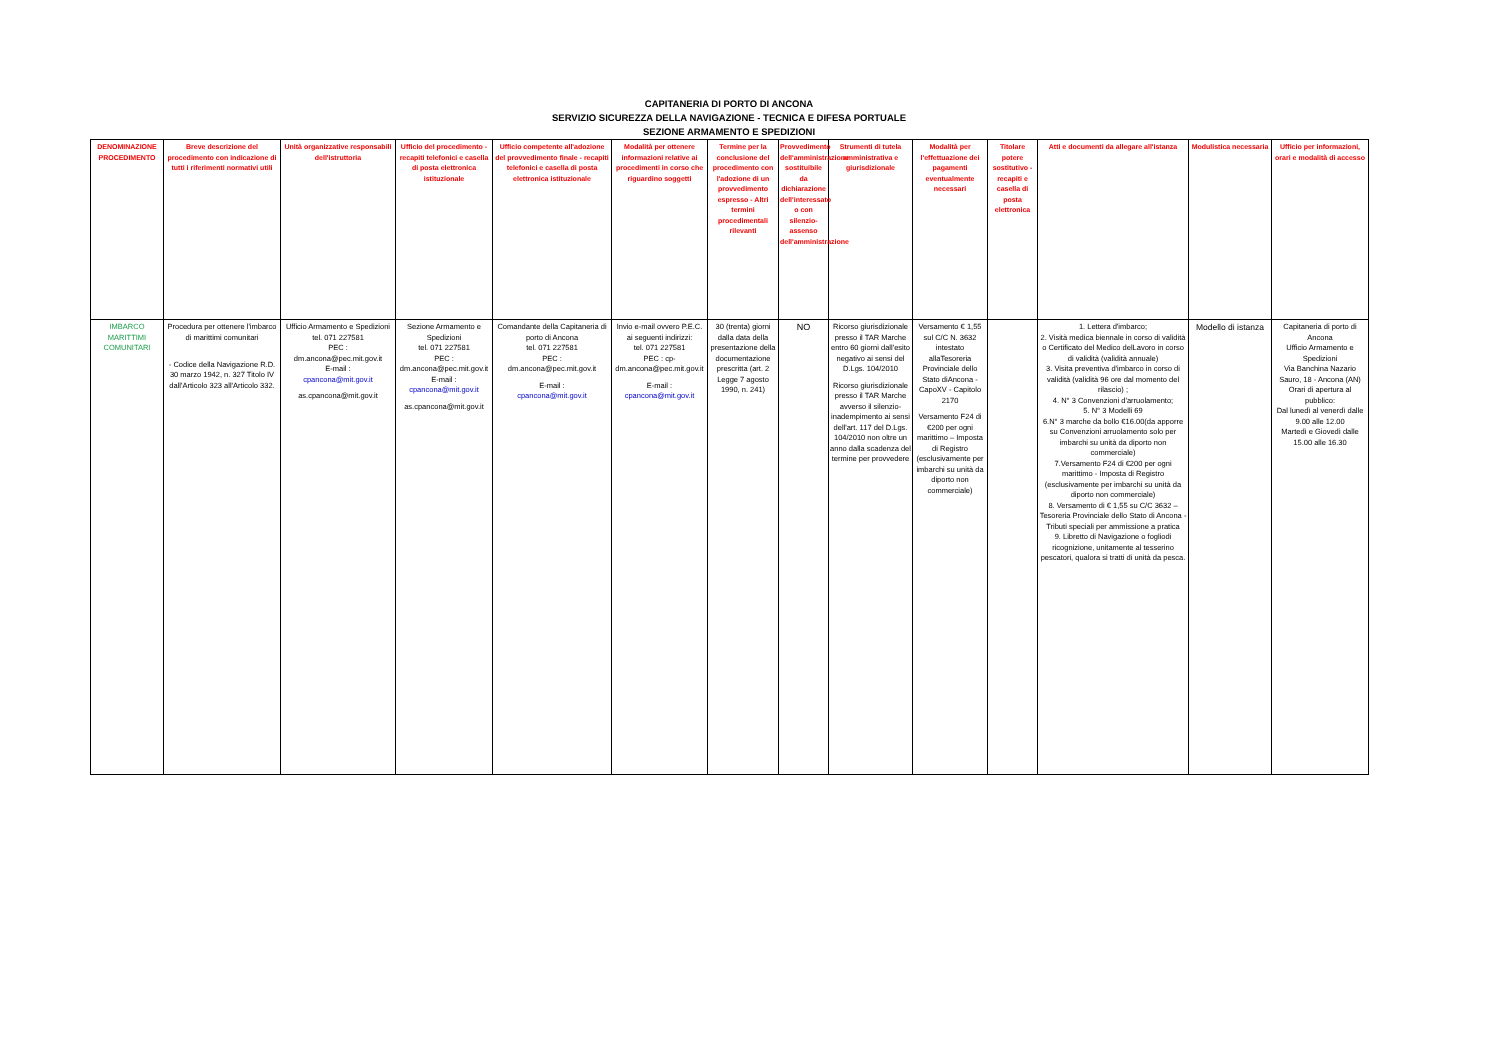CAPITANERIA DI PORTO DI ANCONA
SERVIZIO SICUREZZA DELLA NAVIGAZIONE - TECNICA E DIFESA PORTUALE
SEZIONE ARMAMENTO E SPEDIZIONI
| DENOMINAZIONE PROCEDIMENTO | Breve descrizione del procedimento con indicazione di tutti i riferimenti normativi utili | Unità organizzative responsabili dell'istruttoria | Ufficio del procedimento - recapiti telefonici e casella di posta elettronica istituzionale | Ufficio competente all'adozione del provvedimento finale - recapiti telefonici e casella di posta elettronica istituzionale | Modalità per ottenere informazioni relative ai procedimenti in corso che riguardino soggetti | Termine per la conclusione del procedimento con l'adozione di un provvedimento espresso - Altri termini procedimentali rilevanti | Provvedimento dell'amministrazione sostituibile da dichiarazione dell'interessato o con silenzio-assenso dell'amministrazione | Strumenti di tutela amministrativa e giurisdizionale | Modalità per l'effettuazione dei pagamenti eventualmente necessari | Titolare potere sostitutivo - recapiti e casella di posta elettronica | Atti e documenti da allegare all'istanza | Modulistica necessaria | Ufficio per informazioni, orari e modalità di accesso |
| --- | --- | --- | --- | --- | --- | --- | --- | --- | --- | --- | --- | --- | --- |
| IMBARCO MARITTIMI COMUNITARI | Procedura per ottenere l'imbarco di marittimi comunitari - Codice della Navigazione R.D. 30 marzo 1942, n. 327 Titolo IV dall'Articolo 323 all'Articolo 332. | Ufficio Armamento e Spedizioni tel. 071 227581 PEC : dm.ancona@pec.mit.gov.it E-mail : cpancona@mit.gov.it as.cpancona@mit.gov.it | Sezione Armamento e Spedizioni tel. 071 227581 PEC : dm.ancona@pec.mit.gov.it E-mail : cpancona@mit.gov.it as.cpancona@mit.gov.it | Comandante della Capitaneria di porto di Ancona tel. 071 227581 PEC : dm.ancona@pec.mit.gov.it E-mail : cpancona@mit.gov.it | Invio e-mail ovvero P.E.C. ai seguenti indirizzi: tel. 071 227581 PEC : cp-dm.ancona@pec.mit.gov.it E-mail : cpancona@mit.gov.it | 30 (trenta) giorni dalla data della presentazione della documentazione prescritta (art. 2 Legge 7 agosto 1990, n. 241) | NO | Ricorso giurisdizionale presso il TAR Marche entro 60 giorni dall'esito negativo ai sensi del D.Lgs. 104/2010 Ricorso giurisdizionale presso il TAR Marche avverso il silenzio-inadempimento ai sensi dell'art. 117 del D.Lgs. 104/2010 non oltre un anno dalla scadenza del termine per provvedere | Versamento € 1,55 sul C/C N. 3632 intestato allaTesoreria Provinciale dello Stato diAncona - CapoXV - Capitolo 2170 Versamento F24 di €200 per ogni marittimo – Imposta di Registro (esclusivamente per imbarchi su unità da diporto non commerciale) | | 1. Lettera d'imbarco; 2. Visità medica biennale in corso di validità o Certificato del Medico delLavoro in corso di validità (validità annuale) 3. Visita preventiva d'imbarco in corso di validità (validità 96 ore dal momento del rilascio) ; 4. N° 3 Convenzioni d'arruolamento; 5. N° 3 Modelli 69 6.N° 3 marche da bollo €16.00(da apporre su Convenzioni arruolamento solo per imbarchi su unità da diporto non commerciale) 7.Versamento F24 di €200 per ogni marittimo - Imposta di Registro (esclusivamente per imbarchi su unità da diporto non commerciale) 8. Versamento di € 1,55 su C/C 3632 – Tesoreria Provinciale dello Stato di Ancona - Tributi speciali per ammissione a pratica 9. Libretto di Navigazione o fogliodi ricognizione, unitamente al tesserino pescatori, qualora si tratti di unità da pesca. | Modello di istanza | Capitaneria di porto di Ancona Ufficio Armamento e Spedizioni Via Banchina Nazario Sauro, 18 - Ancona (AN) Orari di apertura al pubblico: Dal lunedì al venerdì dalle 9.00 alle 12.00 Martedì e Giovedì dalle 15.00 alle 16.30 |